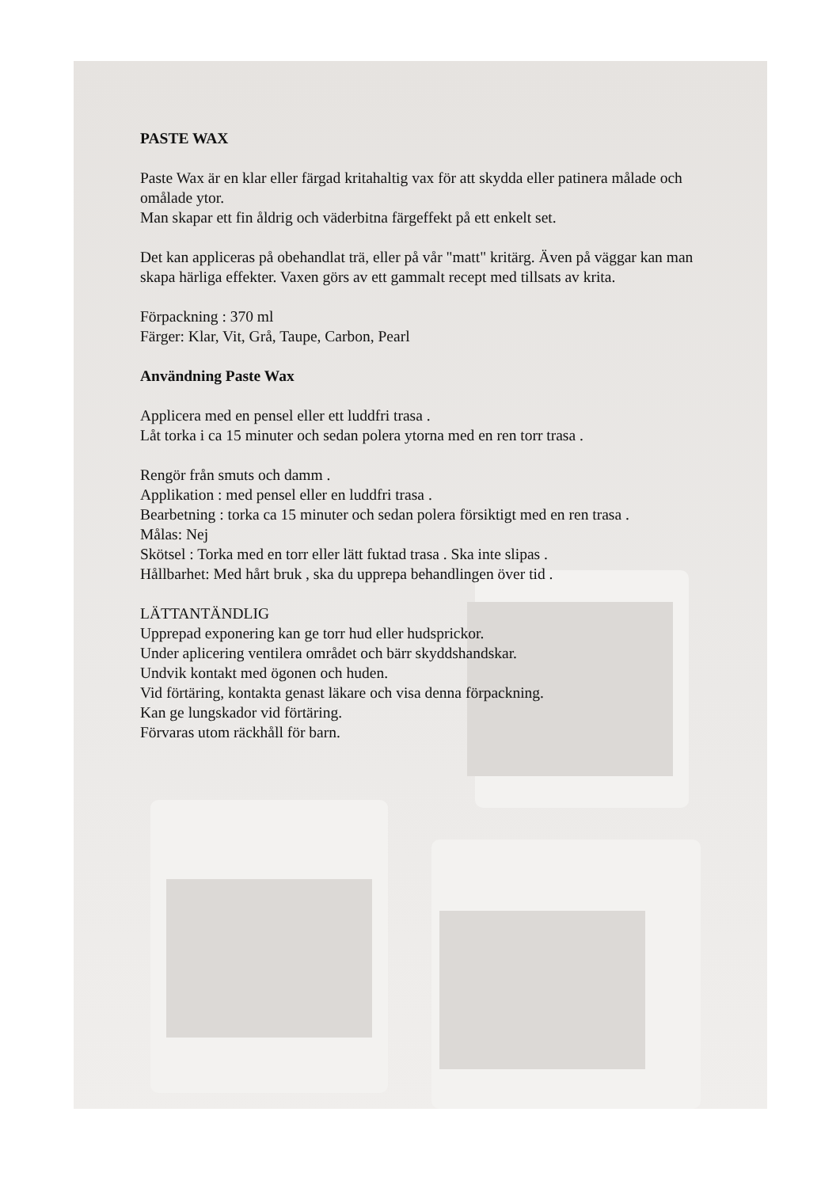PASTE WAX
Paste Wax är en klar eller färgad kritahaltig vax för att skydda eller patinera målade och omålade ytor.
Man skapar ett fin åldrig och väderbitna färgeffekt på ett enkelt set.
Det kan appliceras på obehandlat trä, eller på vår "matt" kritärg. Även på väggar kan man skapa härliga effekter. Vaxen görs av ett gammalt recept med tillsats av krita.
Förpackning : 370 ml
Färger: Klar, Vit, Grå, Taupe, Carbon, Pearl
Användning Paste Wax
Applicera med en pensel eller ett luddfri trasa .
Låt torka i ca 15 minuter och sedan polera ytorna med en ren torr trasa .
Rengör från smuts och damm .
Applikation : med pensel eller en luddfri trasa .
Bearbetning : torka ca 15 minuter och sedan polera försiktigt med en ren trasa .
Målas: Nej
Skötsel : Torka med en torr eller lätt fuktad trasa . Ska inte slipas .
Hållbarhet: Med hårt bruk , ska du upprepa behandlingen över tid .
LÄTTANTÄNDLIG
Upprepad exponering kan ge torr hud eller hudsprickor.
Under aplicering ventilera området och bärr skyddshandskar.
Undvik kontakt med ögonen och huden.
Vid förtäring, kontakta genast läkare och visa denna förpackning.
Kan ge lungskador vid förtäring.
Förvaras utom räckhåll för barn.